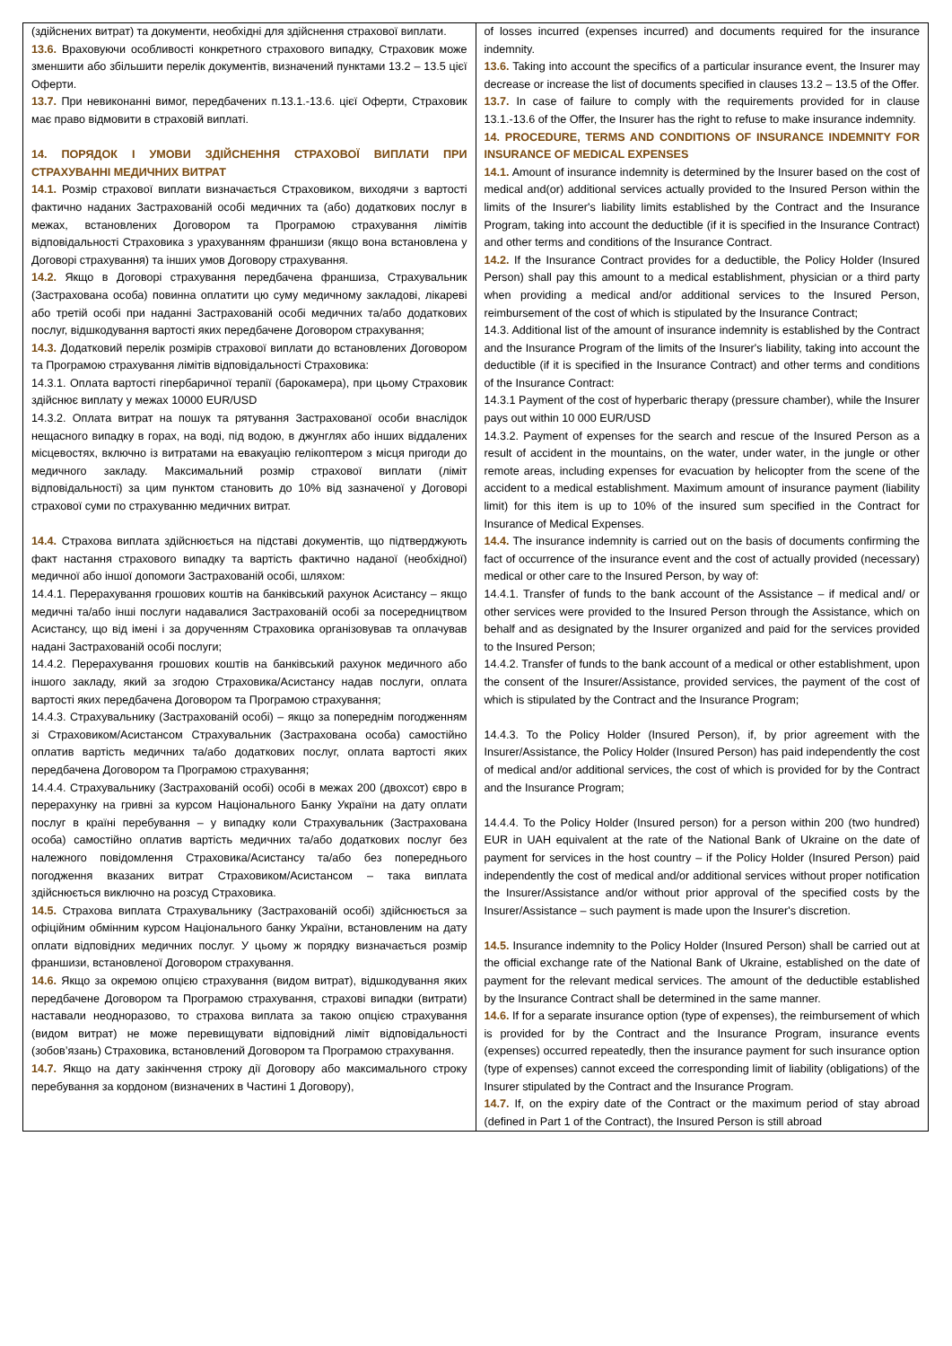| (здійснених витрат) та документи, необхідні для здійснення страхової виплати. 13.6. Враховуючи особливості конкретного страхового випадку, Страховик може зменшити або збільшити перелік документів, визначений пунктами 13.2 – 13.5 цієї Оферти. 13.7. При невиконанні вимог, передбачених п.13.1.-13.6. цієї Оферти, Страховик має право відмовити в страховій виплаті. 14. ПОРЯДОК І УМОВИ ЗДІЙСНЕННЯ СТРАХОВОЇ ВИПЛАТИ ПРИ СТРАХУВАННІ МЕДИЧНИХ ВИТРАТ 14.1. Розмір страхової виплати визначається Страховиком, виходячи з вартості фактично наданих Застрахованій особі медичних та (або) додаткових послуг в межах, встановлених Договором та Програмою страхування лімітів відповідальності Страховика з урахуванням франшизи (якщо вона встановлена у Договорі страхування) та інших умов Договору страхування. 14.2. Якщо в Договорі страхування передбачена франшиза, Страхувальник (Застрахована особа) повинна оплатити цю суму медичному закладові, лікареві або третій особі при наданні Застрахованій особі медичних та/або додаткових послуг, відшкодування вартості яких передбачене Договором страхування; 14.3. Додатковий перелік розмірів страхової виплати до встановлених Договором та Програмою страхування лімітів відповідальності Страховика: 14.3.1. Оплата вартості гіпербаричної терапії (барокамера), при цьому Страховик здійснює виплату у межах 10000 EUR/USD 14.3.2. Оплата витрат на пошук та рятування Застрахованої особи внаслідок нещасного випадку в горах, на воді, під водою, в джунглях або інших віддалених місцевостях, включно із витратами на евакуацію гелікоптером з місця пригоди до медичного закладу. Максимальний розмір страхової виплати (ліміт відповідальності) за цим пунктом становить до 10% від зазначеної у Договорі страхової суми по страхуванню медичних витрат. 14.4. Страхова виплата здійснюється на підставі документів, що підтверджують факт настання страхового випадку та вартість фактично наданої (необхідної) медичної або іншої допомоги Застрахованій особі, шляхом: 14.4.1. Перерахування грошових коштів на банківський рахунок Асистансу – якщо медичні та/або інші послуги надавалися Застрахованій особі за посередництвом Асистансу, що від імені і за дорученням Страховика організовував та оплачував надані Застрахованій особі послуги; 14.4.2. Перерахування грошових коштів на банківський рахунок медичного або іншого закладу, який за згодою Страховика/Асистансу надав послуги, оплата вартості яких передбачена Договором та Програмою страхування; 14.4.3. Страхувальнику (Застрахованій особі) – якщо за попереднім погодженням зі Страховиком/Асистансом Страхувальник (Застрахована особа) самостійно оплатив вартість медичних та/або додаткових послуг, оплата вартості яких передбачена Договором та Програмою страхування; 14.4.4. Страхувальнику (Застрахованій особі) особі в межах 200 (двохсот) євро в перерахунку на гривні за курсом Національного Банку України на дату оплати послуг в країні перебування – у випадку коли Страхувальник (Застрахована особа) самостійно оплатив вартість медичних та/або додаткових послуг без належного повідомлення Страховика/Асистансу та/або без попереднього погодження вказаних витрат Страховиком/Асистансом – така виплата здійснюється виключно на розсуд Страховика. 14.5. Страхова виплата Страхувальнику (Застрахованій особі) здійснюється за офіційним обмінним курсом Національного банку України, встановленим на дату оплати відповідних медичних послуг. У цьому ж порядку визначається розмір франшизи, встановленої Договором страхування. 14.6. Якщо за окремою опцією страхування (видом витрат), відшкодування яких передбачене Договором та Програмою страхування, страхові випадки (витрати) наставали неодноразово, то страхова виплата за такою опцією страхування (видом витрат) не може перевищувати відповідний ліміт відповідальності (зобов’язань) Страховика, встановлений Договором та Програмою страхування. 14.7. Якщо на дату закінчення строку дії Договору або максимального строку перебування за кордоном (визначених в Частині 1 Договору), | of losses incurred (expenses incurred) and documents required for the insurance indemnity. 13.6. Taking into account the specifics of a particular insurance event, the Insurer may decrease or increase the list of documents specified in clauses 13.2 – 13.5 of the Offer. 13.7. In case of failure to comply with the requirements provided for in clause 13.1.-13.6 of the Offer, the Insurer has the right to refuse to make insurance indemnity. 14. PROCEDURE, TERMS AND CONDITIONS OF INSURANCE INDEMNITY FOR INSURANCE OF MEDICAL EXPENSES 14.1. Amount of insurance indemnity is determined by the Insurer based on the cost of medical and(or) additional services actually provided to the Insured Person within the limits of the Insurer's liability limits established by the Contract and the Insurance Program, taking into account the deductible (if it is specified in the Insurance Contract) and other terms and conditions of the Insurance Contract. 14.2. If the Insurance Contract provides for a deductible, the Policy Holder (Insured Person) shall pay this amount to a medical establishment, physician or a third party when providing a medical and/or additional services to the Insured Person, reimbursement of the cost of which is stipulated by the Insurance Contract; 14.3. Additional list of the amount of insurance indemnity is established by the Contract and the Insurance Program of the limits of the Insurer's liability, taking into account the deductible (if it is specified in the Insurance Contract) and other terms and conditions of the Insurance Contract: 14.3.1 Payment of the cost of hyperbaric therapy (pressure chamber), while the Insurer pays out within 10 000 EUR/USD 14.3.2. Payment of expenses for the search and rescue of the Insured Person as a result of accident in the mountains, on the water, under water, in the jungle or other remote areas, including expenses for evacuation by helicopter from the scene of the accident to a medical establishment. Maximum amount of insurance payment (liability limit) for this item is up to 10% of the insured sum specified in the Contract for Insurance of Medical Expenses. 14.4. The insurance indemnity is carried out on the basis of documents confirming the fact of occurrence of the insurance event and the cost of actually provided (necessary) medical or other care to the Insured Person, by way of: 14.4.1. Transfer of funds to the bank account of the Assistance – if medical and/ or other services were provided to the Insured Person through the Assistance, which on behalf and as designated by the Insurer organized and paid for the services provided to the Insured Person; 14.4.2. Transfer of funds to the bank account of a medical or other establishment, upon the consent of the Insurer/Assistance, provided services, the payment of the cost of which is stipulated by the Contract and the Insurance Program; 14.4.3. To the Policy Holder (Insured Person), if, by prior agreement with the Insurer/Assistance, the Policy Holder (Insured Person) has paid independently the cost of medical and/or additional services, the cost of which is provided for by the Contract and the Insurance Program; 14.4.4. To the Policy Holder (Insured person) for a person within 200 (two hundred) EUR in UAH equivalent at the rate of the National Bank of Ukraine on the date of payment for services in the host country – if the Policy Holder (Insured Person) paid independently the cost of medical and/or additional services without proper notification the Insurer/Assistance and/or without prior approval of the specified costs by the Insurer/Assistance – such payment is made upon the Insurer's discretion. 14.5. Insurance indemnity to the Policy Holder (Insured Person) shall be carried out at the official exchange rate of the National Bank of Ukraine, established on the date of payment for the relevant medical services. The amount of the deductible established by the Insurance Contract shall be determined in the same manner. 14.6. If for a separate insurance option (type of expenses), the reimbursement of which is provided for by the Contract and the Insurance Program, insurance events (expenses) occurred repeatedly, then the insurance payment for such insurance option (type of expenses) cannot exceed the corresponding limit of liability (obligations) of the Insurer stipulated by the Contract and the Insurance Program. 14.7. If, on the expiry date of the Contract or the maximum period of stay abroad (defined in Part 1 of the Contract), the Insured Person is still abroad |